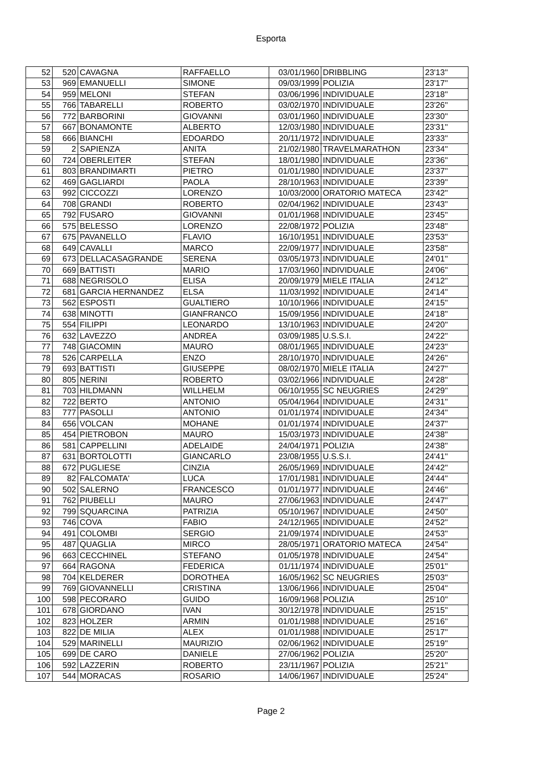Esporta
| 52 | 520 | CAVAGNA | RAFFAELLO | 03/01/1960 | DRIBBLING | 23'13'' |
| 53 | 969 | EMANUELLI | SIMONE | 09/03/1999 | POLIZIA | 23'17'' |
| 54 | 959 | MELONI | STEFAN | 03/06/1996 | INDIVIDUALE | 23'18'' |
| 55 | 766 | TABARELLI | ROBERTO | 03/02/1970 | INDIVIDUALE | 23'26'' |
| 56 | 772 | BARBORINI | GIOVANNI | 03/01/1960 | INDIVIDUALE | 23'30'' |
| 57 | 667 | BONAMONTE | ALBERTO | 12/03/1980 | INDIVIDUALE | 23'31'' |
| 58 | 666 | BIANCHI | EDOARDO | 20/11/1972 | INDIVIDUALE | 23'33'' |
| 59 | 2 | SAPIENZA | ANITA | 21/02/1980 | TRAVELMARATHON | 23'34'' |
| 60 | 724 | OBERLEITER | STEFAN | 18/01/1980 | INDIVIDUALE | 23'36'' |
| 61 | 803 | BRANDIMARTI | PIETRO | 01/01/1980 | INDIVIDUALE | 23'37'' |
| 62 | 469 | GAGLIARDI | PAOLA | 28/10/1963 | INDIVIDUALE | 23'39'' |
| 63 | 992 | CICCOZZI | LORENZO | 10/03/2000 | ORATORIO MATECA | 23'42'' |
| 64 | 708 | GRANDI | ROBERTO | 02/04/1962 | INDIVIDUALE | 23'43'' |
| 65 | 792 | FUSARO | GIOVANNI | 01/01/1968 | INDIVIDUALE | 23'45'' |
| 66 | 575 | BELESSO | LORENZO | 22/08/1972 | POLIZIA | 23'48'' |
| 67 | 675 | PAVANELLO | FLAVIO | 16/10/1951 | INDIVIDUALE | 23'53'' |
| 68 | 649 | CAVALLI | MARCO | 22/09/1977 | INDIVIDUALE | 23'58'' |
| 69 | 673 | DELLACASAGRANDE | SERENA | 03/05/1973 | INDIVIDUALE | 24'01'' |
| 70 | 669 | BATTISTI | MARIO | 17/03/1960 | INDIVIDUALE | 24'06'' |
| 71 | 688 | NEGRISOLO | ELISA | 20/09/1979 | MIELE ITALIA | 24'12'' |
| 72 | 681 | GARCIA HERNANDEZ | ELSA | 11/03/1992 | INDIVIDUALE | 24'14'' |
| 73 | 562 | ESPOSTI | GUALTIERO | 10/10/1966 | INDIVIDUALE | 24'15'' |
| 74 | 638 | MINOTTI | GIANFRANCO | 15/09/1956 | INDIVIDUALE | 24'18'' |
| 75 | 554 | FILIPPI | LEONARDO | 13/10/1963 | INDIVIDUALE | 24'20'' |
| 76 | 632 | LAVEZZO | ANDREA | 03/09/1985 | U.S.S.I. | 24'22'' |
| 77 | 748 | GIACOMIN | MAURO | 08/01/1965 | INDIVIDUALE | 24'23'' |
| 78 | 526 | CARPELLA | ENZO | 28/10/1970 | INDIVIDUALE | 24'26'' |
| 79 | 693 | BATTISTI | GIUSEPPE | 08/02/1970 | MIELE ITALIA | 24'27'' |
| 80 | 805 | NERINI | ROBERTO | 03/02/1966 | INDIVIDUALE | 24'28'' |
| 81 | 703 | HILDMANN | WILLHELM | 06/10/1955 | SC NEUGRIES | 24'29'' |
| 82 | 722 | BERTO | ANTONIO | 05/04/1964 | INDIVIDUALE | 24'31'' |
| 83 | 777 | PASOLLI | ANTONIO | 01/01/1974 | INDIVIDUALE | 24'34'' |
| 84 | 656 | VOLCAN | MOHANE | 01/01/1974 | INDIVIDUALE | 24'37'' |
| 85 | 454 | PIETROBON | MAURO | 15/03/1973 | INDIVIDUALE | 24'38'' |
| 86 | 581 | CAPPELLINI | ADELAIDE | 24/04/1971 | POLIZIA | 24'38'' |
| 87 | 631 | BORTOLOTTI | GIANCARLO | 23/08/1955 | U.S.S.I. | 24'41'' |
| 88 | 672 | PUGLIESE | CINZIA | 26/05/1969 | INDIVIDUALE | 24'42'' |
| 89 | 82 | FALCOMATA' | LUCA | 17/01/1981 | INDIVIDUALE | 24'44'' |
| 90 | 502 | SALERNO | FRANCESCO | 01/01/1977 | INDIVIDUALE | 24'46'' |
| 91 | 762 | PIUBELLI | MAURO | 27/06/1963 | INDIVIDUALE | 24'47'' |
| 92 | 799 | SQUARCINA | PATRIZIA | 05/10/1967 | INDIVIDUALE | 24'50'' |
| 93 | 746 | COVA | FABIO | 24/12/1965 | INDIVIDUALE | 24'52'' |
| 94 | 491 | COLOMBI | SERGIO | 21/09/1974 | INDIVIDUALE | 24'53'' |
| 95 | 487 | QUAGLIA | MIRCO | 28/05/1971 | ORATORIO MATECA | 24'54'' |
| 96 | 663 | CECCHINEL | STEFANO | 01/05/1978 | INDIVIDUALE | 24'54'' |
| 97 | 664 | RAGONA | FEDERICA | 01/11/1974 | INDIVIDUALE | 25'01'' |
| 98 | 704 | KELDERER | DOROTHEA | 16/05/1962 | SC NEUGRIES | 25'03'' |
| 99 | 769 | GIOVANNELLI | CRISTINA | 13/06/1966 | INDIVIDUALE | 25'04'' |
| 100 | 598 | PECORARO | GUIDO | 16/09/1968 | POLIZIA | 25'10'' |
| 101 | 678 | GIORDANO | IVAN | 30/12/1978 | INDIVIDUALE | 25'15'' |
| 102 | 823 | HOLZER | ARMIN | 01/01/1988 | INDIVIDUALE | 25'16'' |
| 103 | 822 | DE MILIA | ALEX | 01/01/1988 | INDIVIDUALE | 25'17'' |
| 104 | 529 | MARINELLI | MAURIZIO | 02/06/1962 | INDIVIDUALE | 25'19'' |
| 105 | 699 | DE CARO | DANIELE | 27/06/1962 | POLIZIA | 25'20'' |
| 106 | 592 | LAZZERIN | ROBERTO | 23/11/1967 | POLIZIA | 25'21'' |
| 107 | 544 | MORACAS | ROSARIO | 14/06/1967 | INDIVIDUALE | 25'24'' |
Page 2